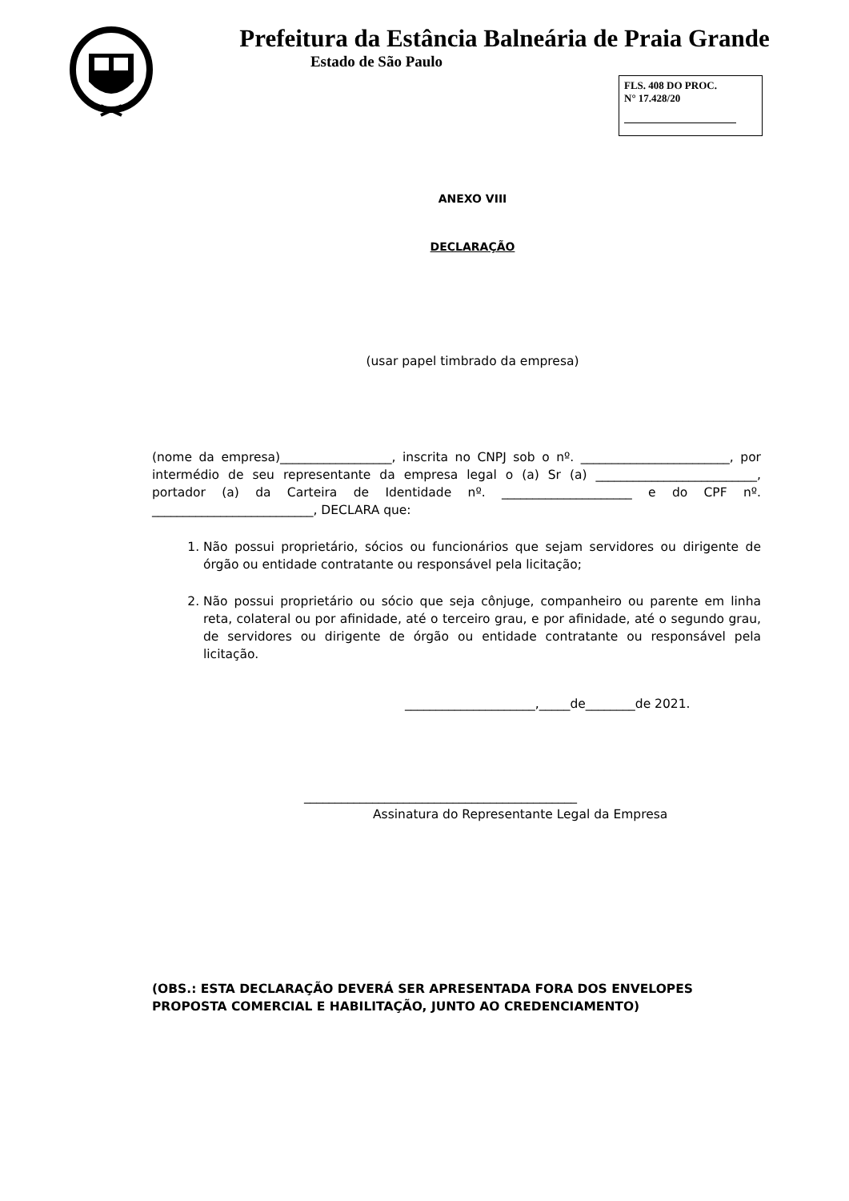Prefeitura da Estância Balneária de Praia Grande
Estado de São Paulo
FLS. 408 DO PROC.
N° 17.428/20
ANEXO VIII
DECLARAÇÃO
(usar papel timbrado da empresa)
(nome da empresa)__________________, inscrita no CNPJ sob o nº. ________________________, por intermédio de seu representante da empresa legal o (a) Sr (a) __________________________, portador (a) da Carteira de Identidade nº. _____________________ e do CPF nº. __________________________, DECLARA que:
1. Não possui proprietário, sócios ou funcionários que sejam servidores ou dirigente de órgão ou entidade contratante ou responsável pela licitação;
2. Não possui proprietário ou sócio que seja cônjuge, companheiro ou parente em linha reta, colateral ou por afinidade, até o terceiro grau, e por afinidade, até o segundo grau, de servidores ou dirigente de órgão ou entidade contratante ou responsável pela licitação.
_____________________,_____de________de 2021.
____________________________________________
Assinatura do Representante Legal da Empresa
(OBS.: ESTA DECLARAÇÃO DEVERÁ SER APRESENTADA FORA DOS ENVELOPES PROPOSTA COMERCIAL E HABILITAÇÃO, JUNTO AO CREDENCIAMENTO)